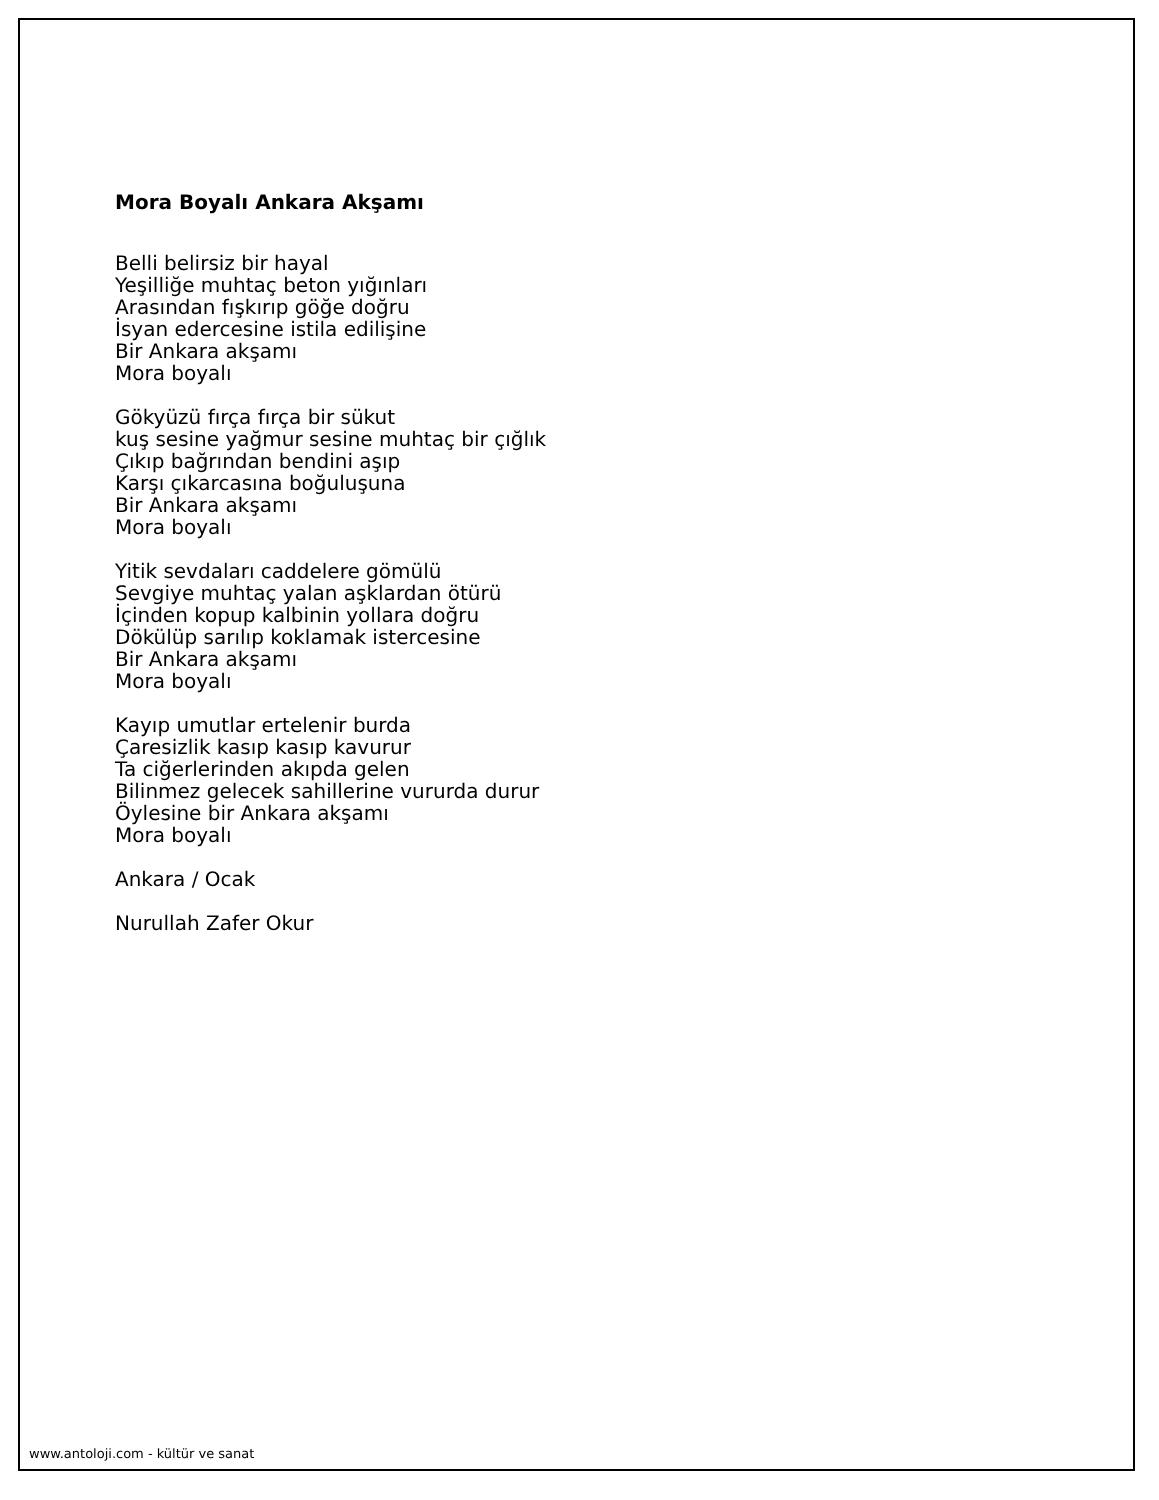Mora Boyalı Ankara Akşamı
Belli belirsiz bir hayal
Yeşilliğe muhtaç beton yığınları
Arasından fışkırıp göğe doğru
İsyan edercesine istila edilişine
Bir Ankara akşamı
Mora boyalı
Gökyüzü fırça fırça bir sükut
kuş sesine yağmur sesine muhtaç bir çığlık
Çıkıp bağrından bendini aşıp
Karşı çıkarcasına boğuluşuna
Bir Ankara akşamı
Mora boyalı
Yitik sevdaları caddelere gömülü
Sevgiye muhtaç yalan aşklardan ötürü
İçinden kopup kalbinin yollara doğru
Dökülüp sarılıp koklamak istercesine
Bir Ankara akşamı
Mora boyalı
Kayıp umutlar ertelenir burda
Çaresizlik kasıp kasıp kavurur
Ta ciğerlerinden akıpda gelen
Bilinmez gelecek sahillerine vururda durur
Öylesine bir Ankara akşamı
Mora boyalı
Ankara / Ocak
Nurullah Zafer Okur
www.antoloji.com - kültür ve sanat